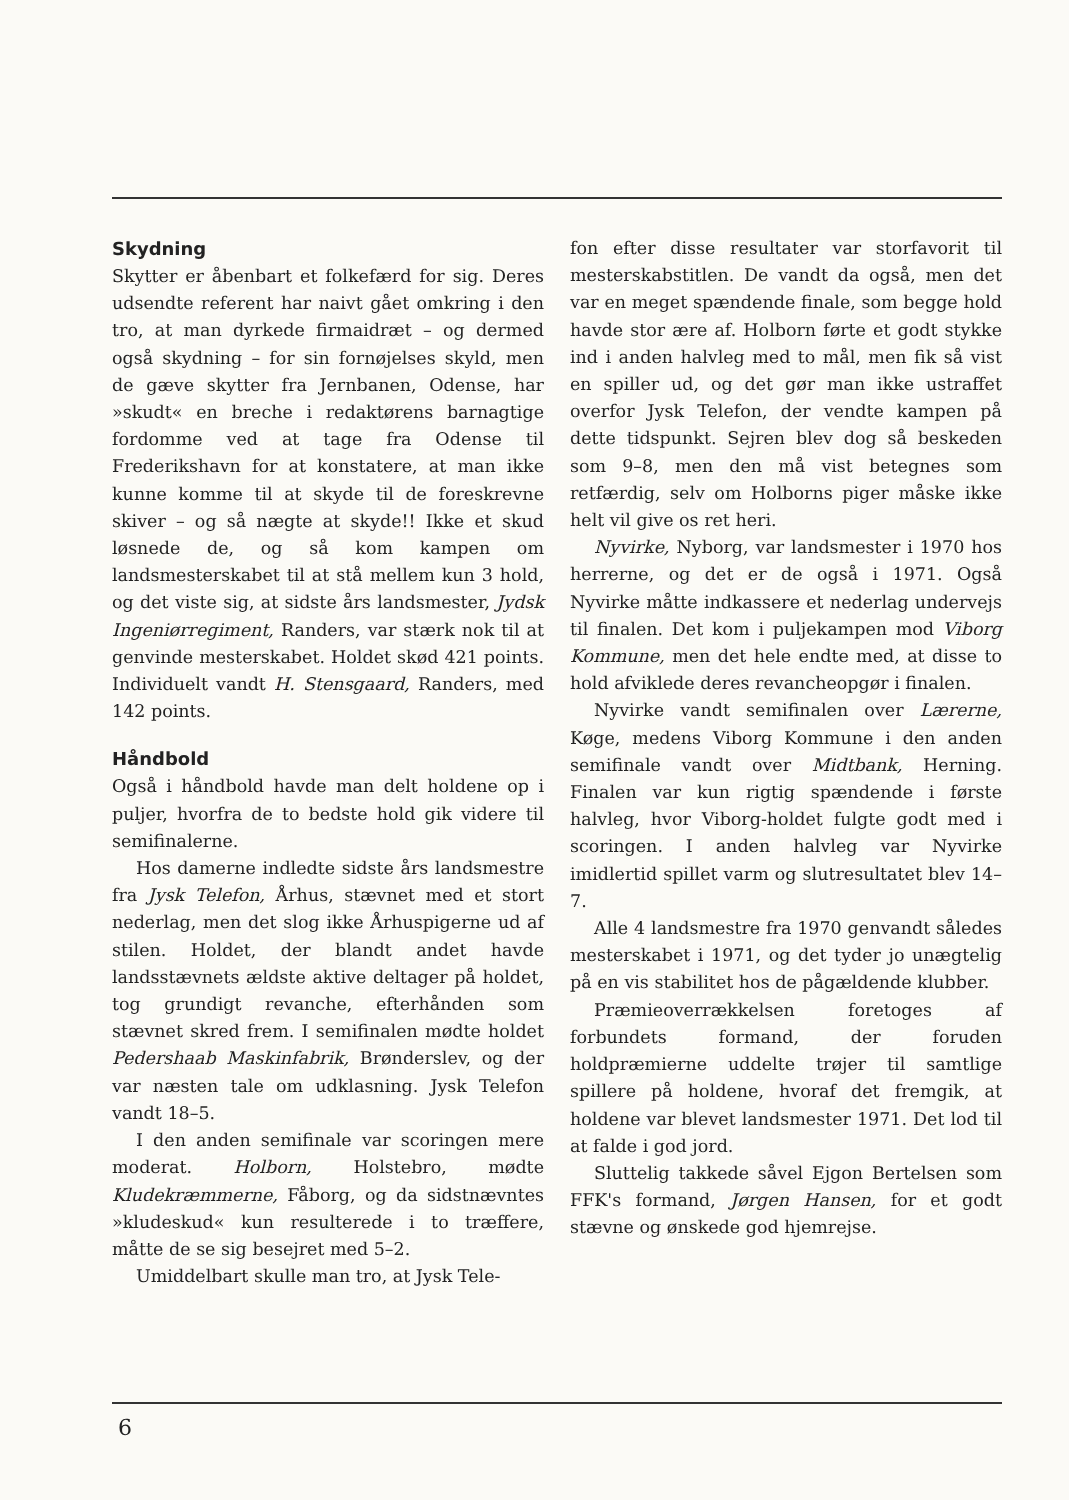Skydning
Skytter er åbenbart et folkefærd for sig. Deres udsendte referent har naivt gået omkring i den tro, at man dyrkede firmaidræt – og dermed også skydning – for sin fornøjelses skyld, men de gæve skytter fra Jernbanen, Odense, har »skudt« en breche i redaktørens barnagtige fordomme ved at tage fra Odense til Frederikshavn for at konstatere, at man ikke kunne komme til at skyde til de foreskrevne skiver – og så nægte at skyde!! Ikke et skud løsnede de, og så kom kampen om landsmesterskabet til at stå mellem kun 3 hold, og det viste sig, at sidste års landsmester, Jydsk Ingeniørregiment, Randers, var stærk nok til at genvinde mesterskabet. Holdet skød 421 points. Individuelt vandt H. Stensgaard, Randers, med 142 points.
Håndbold
Også i håndbold havde man delt holdene op i puljer, hvorfra de to bedste hold gik videre til semifinalerne.
Hos damerne indledte sidste års landsmestre fra Jysk Telefon, Århus, stævnet med et stort nederlag, men det slog ikke Århuspigerne ud af stilen. Holdet, der blandt andet havde landsstævnets ældste aktive deltager på holdet, tog grundigt revanche, efterhånden som stævnet skred frem. I semifinalen mødte holdet Pedershaab Maskinfabrik, Brønderslev, og der var næsten tale om udklasning. Jysk Telefon vandt 18–5.
I den anden semifinale var scoringen mere moderat. Holborn, Holstebro, mødte Kludekræmmerne, Fåborg, og da sidstnævntes »kludeskud« kun resulterede i to træffere, måtte de se sig besejret med 5–2.
Umiddelbart skulle man tro, at Jysk Tele-
fon efter disse resultater var storfavorit til mesterskabstitlen. De vandt da også, men det var en meget spændende finale, som begge hold havde stor ære af. Holborn førte et godt stykke ind i anden halvleg med to mål, men fik så vist en spiller ud, og det gør man ikke ustraffet overfor Jysk Telefon, der vendte kampen på dette tidspunkt. Sejren blev dog så beskeden som 9–8, men den må vist betegnes som retfærdig, selv om Holborns piger måske ikke helt vil give os ret heri.
Nyvirke, Nyborg, var landsmester i 1970 hos herrerne, og det er de også i 1971. Også Nyvirke måtte indkassere et nederlag undervejs til finalen. Det kom i puljekampen mod Viborg Kommune, men det hele endte med, at disse to hold afviklede deres revancheopgør i finalen.
Nyvirke vandt semifinalen over Lærerne, Køge, medens Viborg Kommune i den anden semifinale vandt over Midtbank, Herning. Finalen var kun rigtig spændende i første halvleg, hvor Viborg-holdet fulgte godt med i scoringen. I anden halvleg var Nyvirke imidlertid spillet varm og slutresultatet blev 14–7.
Alle 4 landsmestre fra 1970 genvandt således mesterskabet i 1971, og det tyder jo unægtelig på en vis stabilitet hos de pågældende klubber.
Præmieoverrækkelsen foretoges af forbundets formand, der foruden holdpræmierne uddelte trøjer til samtlige spillere på holdene, hvoraf det fremgik, at holdene var blevet landsmester 1971. Det lod til at falde i god jord.
Sluttelig takkede såvel Ejgon Bertelsen som FFK's formand, Jørgen Hansen, for et godt stævne og ønskede god hjemrejse.
6